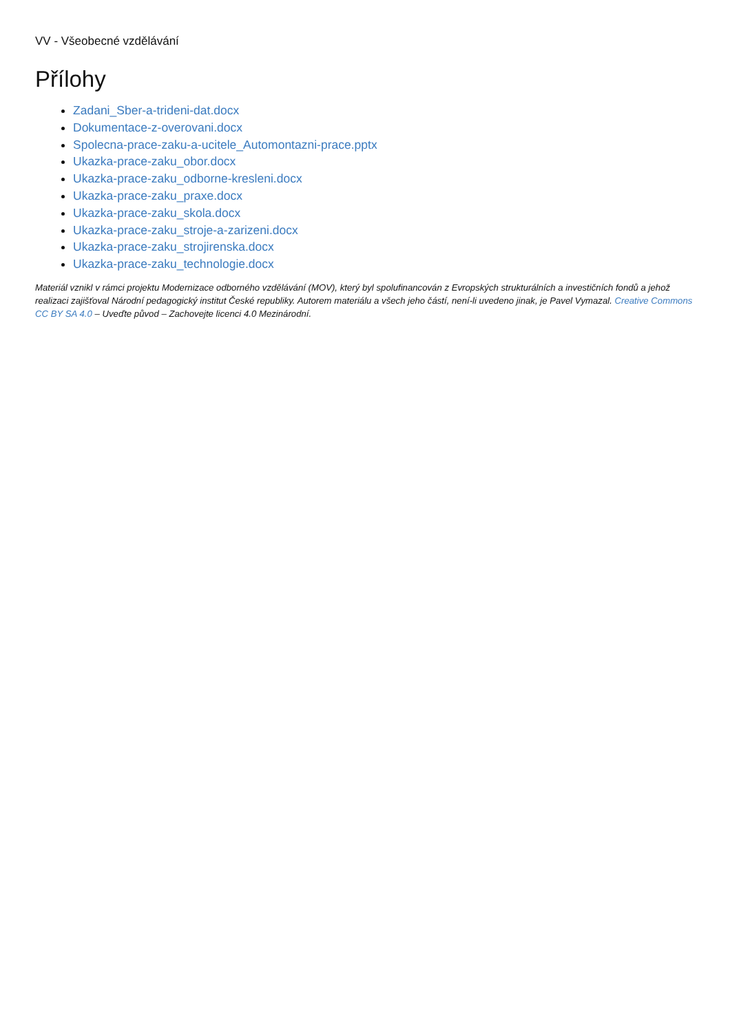VV - Všeobecné vzdělávání
Přílohy
Zadani_Sber-a-trideni-dat.docx
Dokumentace-z-overovani.docx
Spolecna-prace-zaku-a-ucitele_Automontazni-prace.pptx
Ukazka-prace-zaku_obor.docx
Ukazka-prace-zaku_odborne-kresleni.docx
Ukazka-prace-zaku_praxe.docx
Ukazka-prace-zaku_skola.docx
Ukazka-prace-zaku_stroje-a-zarizeni.docx
Ukazka-prace-zaku_strojirenska.docx
Ukazka-prace-zaku_technologie.docx
Materiál vznikl v rámci projektu Modernizace odborného vzdělávání (MOV), který byl spolufinancován z Evropských strukturálních a investičních fondů a jehož realizaci zajišťoval Národní pedagogický institut České republiky. Autorem materiálu a všech jeho částí, není-li uvedeno jinak, je Pavel Vymazal. Creative Commons CC BY SA 4.0 – Uveďte původ – Zachovejte licenci 4.0 Mezinárodní.